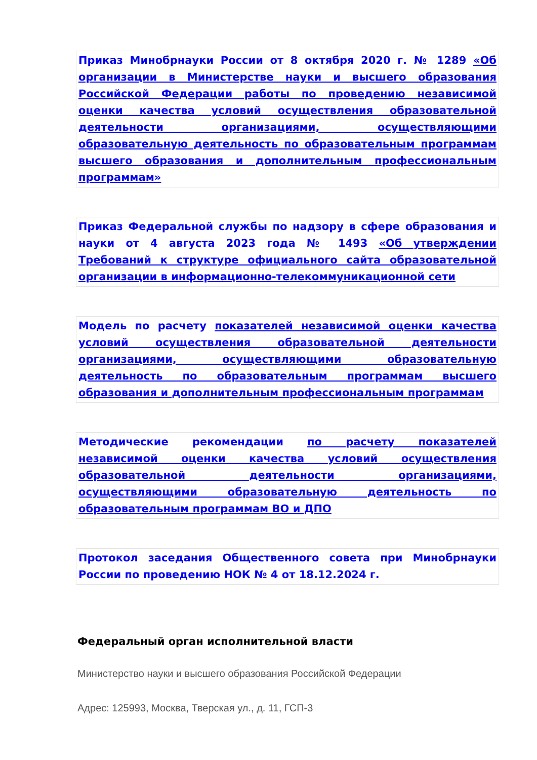Приказ Минобрнауки России от 8 октября 2020 г. № 1289 «Об организации в Министерстве науки и высшего образования Российской Федерации работы по проведению независимой оценки качества условий осуществления образовательной деятельности организациями, осуществляющими образовательную деятельность по образовательным программам высшего образования и дополнительным профессиональным программам»
Приказ Федеральной службы по надзору в сфере образования и науки от 4 августа 2023 года № 1493 «Об утверждении Требований к структуре официального сайта образовательной организации в информационно-телекоммуникационной сети
Модель по расчету показателей независимой оценки качества условий осуществления образовательной деятельности организациями, осуществляющими образовательную деятельность по образовательным программам высшего образования и дополнительным профессиональным программам
Методические рекомендации по расчету показателей независимой оценки качества условий осуществления образовательной деятельности организациями, осуществляющими образовательную деятельность по образовательным программам ВО и ДПО
Протокол заседания Общественного совета при Минобрнауки России по проведению НОК № 4 от 18.12.2024 г.
Федеральный орган исполнительной власти
Министерство науки и высшего образования Российской Федерации
Адрес: 125993, Москва, Тверская ул., д. 11, ГСП-3